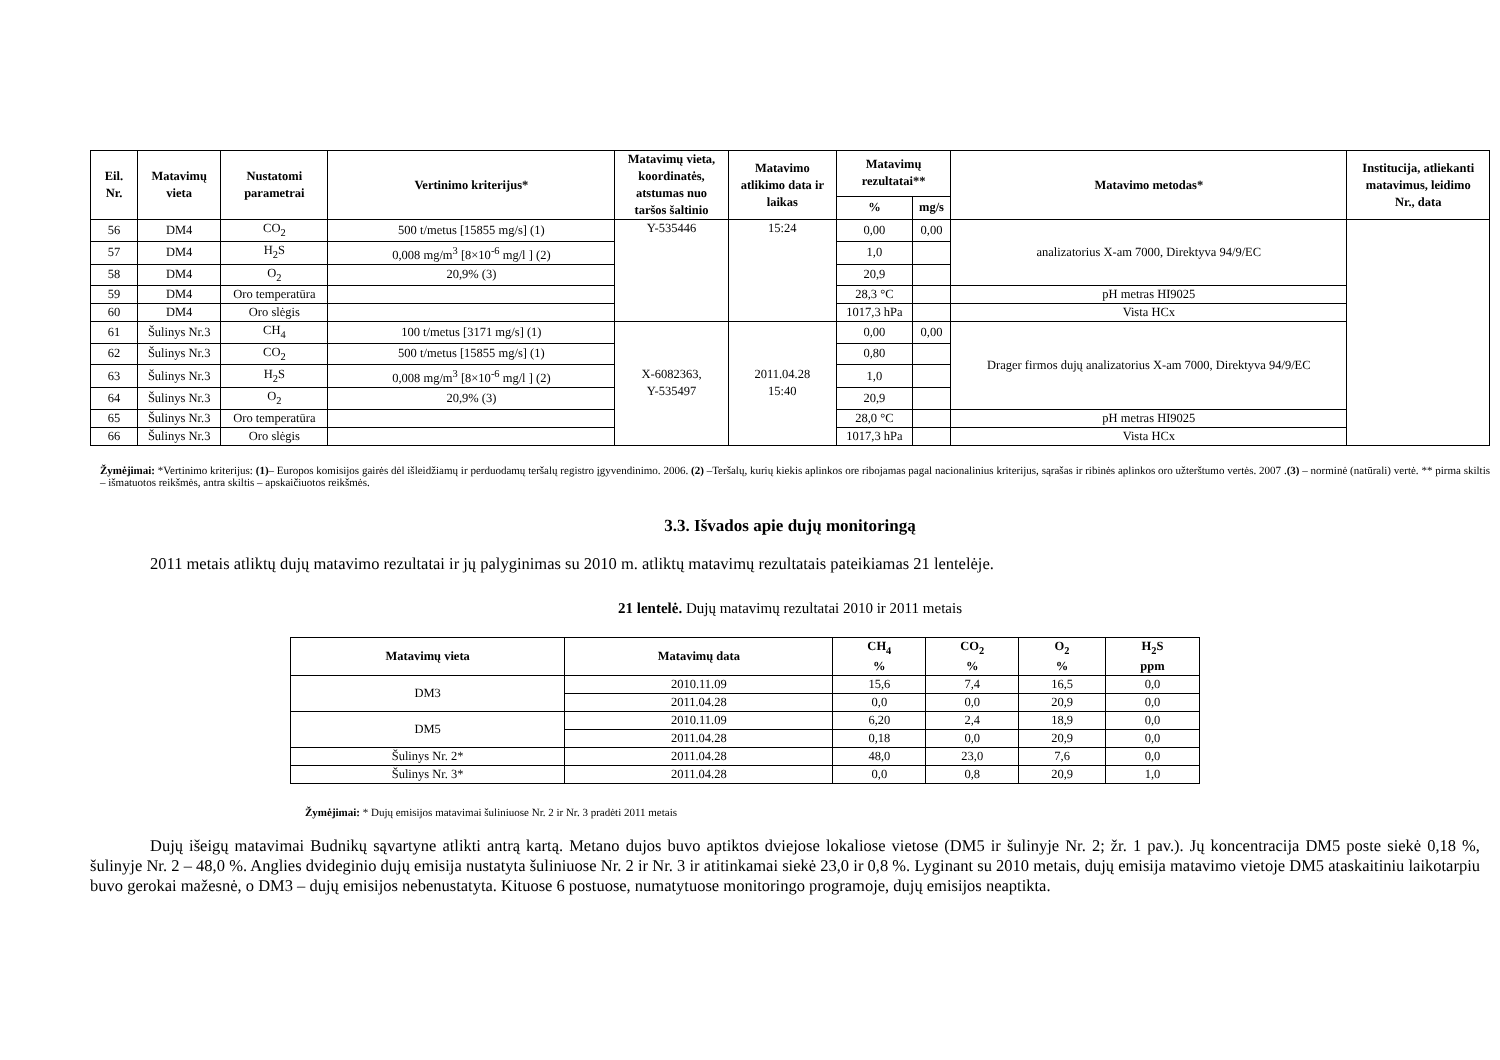| Eil. Nr. | Matavimų vieta | Nustatomi parametrai | Vertinimo kriterijus* | Matavimų vieta, koordinatės, atstumas nuo taršos šaltinio | Matavimo atlikimo data ir laikas | Matavimų rezultatai** | | Matavimo metodas* | Institucija, atliekanti matavimus, leidimo Nr., data |
| --- | --- | --- | --- | --- | --- | --- | --- | --- | --- |
| | | | | | | % | mg/s | | |
| 56 | DM4 | CO<sub>2</sub> | 500 t/metus [15855 mg/s] (1) | Y-535446 | 15:24 | 0,00 | 0,00 | analizatorius X-am 7000, Direktyva 94/9/EC | |
| 57 | DM4 | H<sub>2</sub>S | 0,008 mg/m<sup>3</sup> [8×10<sup>-6</sup> mg/l ] (2) | | | 1,0 | | | |
| 58 | DM4 | O<sub>2</sub> | 20,9% (3) | | | 20,9 | | | |
| 59 | DM4 | Oro temperatūra | | | | 28,3 °C | | pH metras HI9025 | |
| 60 | DM4 | Oro slėgis | | | | 1017,3 hPa | | Vista HCx | |
| 61 | Šulinys Nr.3 | CH<sub>4</sub> | 100 t/metus [3171 mg/s] (1) | X-6082363, Y-535497 | 2011.04.28 15:40 | 0,00 | 0,00 | Drager firmos dujų analizatorius X-am 7000, Direktyva 94/9/EC | |
| 62 | Šulinys Nr.3 | CO<sub>2</sub> | 500 t/metus [15855 mg/s] (1) | | | 0,80 | | | |
| 63 | Šulinys Nr.3 | H<sub>2</sub>S | 0,008 mg/m<sup>3</sup> [8×10<sup>-6</sup> mg/l ] (2) | | | 1,0 | | | |
| 64 | Šulinys Nr.3 | O<sub>2</sub> | 20,9% (3) | | | 20,9 | | | |
| 65 | Šulinys Nr.3 | Oro temperatūra | | | | 28,0 °C | | pH metras HI9025 | |
| 66 | Šulinys Nr.3 | Oro slėgis | | | | 1017,3 hPa | | Vista HCx | |
Žymėjimai: *Vertinimo kriterijus: (1)– Europos komisijos gairės dėl išleidžiamų ir perduodamų teršalų registro įgyvendinimo. 2006. (2) –Teršalų, kurių kiekis aplinkos ore ribojamas pagal nacionalinius kriterijus, sąrašas ir ribinės aplinkos oro užterštumo vertės. 2007 .(3) – norminė (natūrali) vertė. ** pirma skiltis – išmatuotos reikšmės, antra skiltis – apskaičiuotos reikšmės.
3.3. Išvados apie dujų monitoringą
2011 metais atliktų dujų matavimo rezultatai ir jų palyginimas su 2010 m. atliktų matavimų rezultatais pateikiamas 21 lentelėje.
21 lentelė. Dujų matavimų rezultatai 2010 ir 2011 metais
| Matavimų vieta | Matavimų data | CH<sub>4</sub> % | CO<sub>2</sub> % | O<sub>2</sub> % | H<sub>2</sub>S ppm |
| --- | --- | --- | --- | --- | --- |
| DM3 | 2010.11.09 | 15,6 | 7,4 | 16,5 | 0,0 |
| | 2011.04.28 | 0,0 | 0,0 | 20,9 | 0,0 |
| DM5 | 2010.11.09 | 6,20 | 2,4 | 18,9 | 0,0 |
| | 2011.04.28 | 0,18 | 0,0 | 20,9 | 0,0 |
| Šulinys Nr. 2* | 2011.04.28 | 48,0 | 23,0 | 7,6 | 0,0 |
| Šulinys Nr. 3* | 2011.04.28 | 0,0 | 0,8 | 20,9 | 1,0 |
Žymėjimai: * Dujų emisijos matavimai šuliniuose Nr. 2 ir Nr. 3 pradėti 2011 metais
Dujų išeigų matavimai Budnikų sąvartyne atlikti antrą kartą. Metano dujos buvo aptiktos dviejose lokaliose vietose (DM5 ir šulinyje Nr. 2; žr. 1 pav.). Jų koncentracija DM5 poste siekė 0,18 %, šulinyje Nr. 2 – 48,0 %. Anglies dvideginio dujų emisija nustatyta šuliniuose Nr. 2 ir Nr. 3 ir atitinkamai siekė 23,0 ir 0,8 %. Lyginant su 2010 metais, dujų emisija matavimo vietoje DM5 ataskaitiniu laikotarpiu buvo gerokai mažesnė, o DM3 – dujų emisijos nebenustatyta. Kituose 6 postuose, numatytuose monitoringo programoje, dujų emisijos neaptikta.